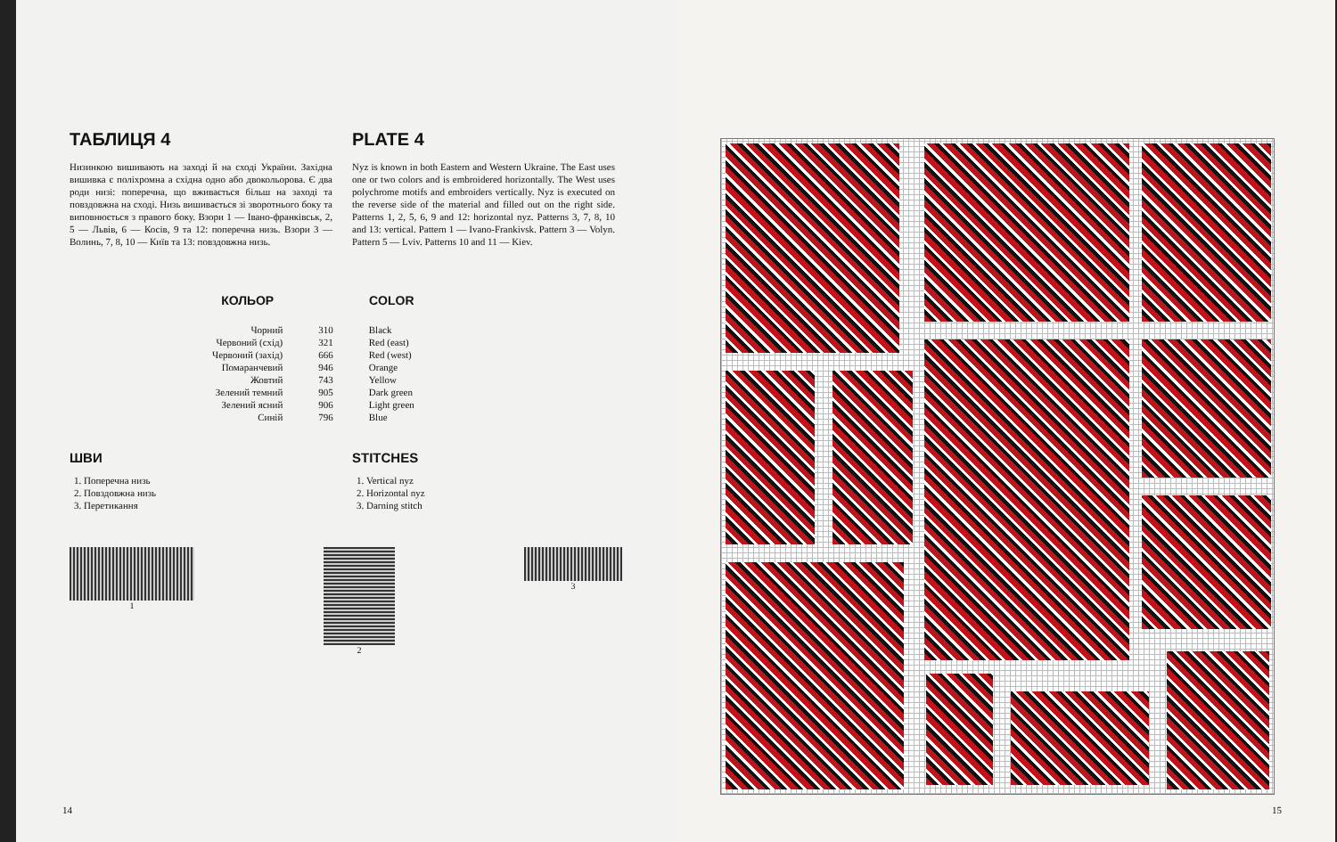ТАБЛИЦЯ 4
Низинкою вишивають на заході й на сході України. Західна вишивка є поліхромна а східна одно або двокольорова. Є два роди низі: поперечна, що вживається більш на заході та повздовжна на сході. Низь вишивається зі зворотнього боку та виповнюється з правого боку. Взори 1 — Івано-франківськ, 2, 5 — Львів, 6 — Косів, 9 та 12: поперечна низь. Взори 3 — Волинь, 7, 8, 10 — Київ та 13: повздовжна низь.
PLATE 4
Nyz is known in both Eastern and Western Ukraine. The East uses one or two colors and is embroidered horizontally. The West uses polychrome motifs and embroiders vertically. Nyz is executed on the reverse side of the material and filled out on the right side. Patterns 1, 2, 5, 6, 9 and 12: horizontal nyz. Patterns 3, 7, 8, 10 and 13: vertical. Pattern 1 — Ivano-Frankivsk. Pattern 3 — Volyn. Pattern 5 — Lviv. Patterns 10 and 11 — Kiev.
| КОЛЬОР | | COLOR |
| --- | --- | --- |
| Чорний | 310 | Black |
| Червоний (схід) | 321 | Red (east) |
| Червоний (захід) | 666 | Red (west) |
| Помаранчевий | 946 | Orange |
| Жовтий | 743 | Yellow |
| Зелений темний | 905 | Dark green |
| Зелений ясний | 906 | Light green |
| Синій | 796 | Blue |
ШВИ
1. Поперечна низь
2. Повздовжна низь
3. Перетикання
STITCHES
1. Vertical nyz
2. Horizontal nyz
3. Darning stitch
1 2 3
14
15